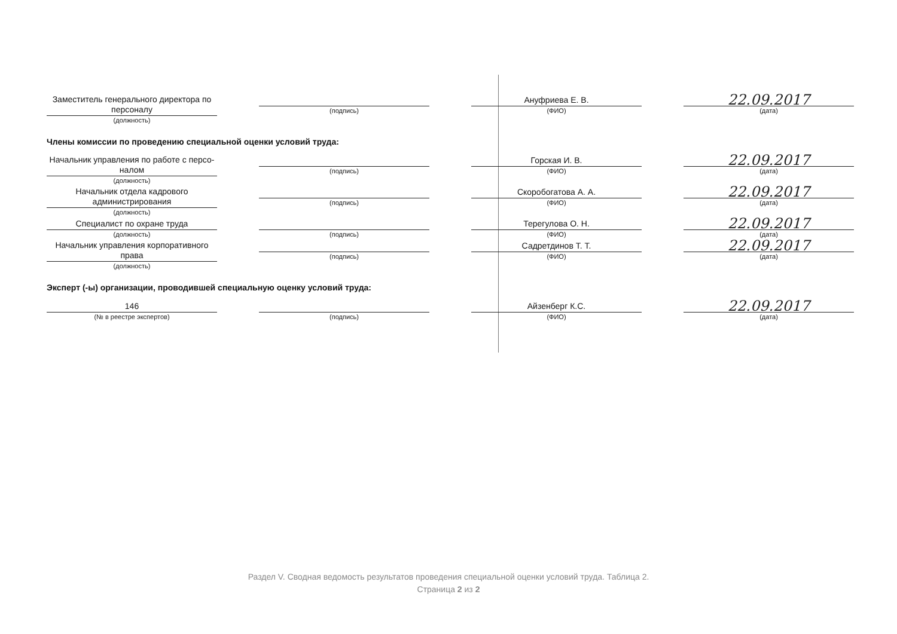Заместитель генерального директора по
персоналу
(должность)
(подпись)
Ануфриева Е. В.
(ФИО)
22.09.2017
(дата)
Члены комиссии по проведению специальной оценки условий труда:
Начальник управления по работе с персо-
налом
(должность)
(подпись)
Горская И. В.
(ФИО)
22.09.2017
(дата)
Начальник отдела кадрового
администрирования
(должность)
(подпись)
Скоробогатова А. А.
(ФИО)
22.09.2017
(дата)
Специалист по охране труда
(должность)
(подпись)
Терегулова О. Н.
(ФИО)
22.09.2017
(дата)
Начальник управления корпоративного
права
(должность)
(подпись)
Садретдинов Т. Т.
(ФИО)
22.09.2017
(дата)
Эксперт (-ы) организации, проводившей специальную оценку условий труда:
146
(№ в реестре экспертов)
(подпись)
Айзенберг К.С.
(ФИО)
22.09.2017
(дата)
Раздел V. Сводная ведомость результатов проведения специальной оценки условий труда. Таблица 2.
Страница 2 из 2